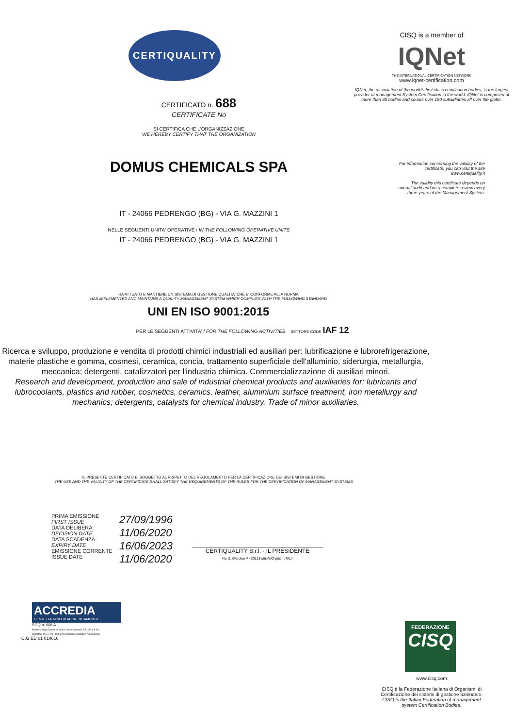CERTIQUALITY
CERTIFICATO n. 688
CERTIFICATE No
CISQ is a member of
IQNet
THE INTERNATIONAL CERTIFICATION NETWORK
www.iqnet-certification.com
IQNet, the association of the world's first class certification bodies, is the largest provider of management System Certification in the world. IQNet is composed of more than 30 bodies and counts over 150 subsidiaries all over the globe.
SI CERTIFICA CHE L'ORGANIZZAZIONE
WE HEREBY CERTIFY THAT THE ORGANIZATION
DOMUS CHEMICALS SPA
IT - 24066 PEDRENGO (BG) - VIA G. MAZZINI 1
NELLE SEGUENTI UNITA' OPERATIVE / IN THE FOLLOWING OPERATIVE UNITS
IT - 24066 PEDRENGO (BG) - VIA G. MAZZINI 1
For information concerning the validity of the certificate, you can visit the site www.certiquality.it
The validity this certificate depends on annual audit and on a complete review every three years of the Management System.
HA ATTUATO E MANTIENE UN SISTEMA DI GESTIONE QUALITA' CHE E' CONFORME ALLA NORMA
HAS IMPLEMENTED AND MAINTAINS A QUALITY MANAGEMENT SYSTEM WHICH COMPLIES WITH THE FOLLOWING STANDARD
UNI EN ISO 9001:2015
PER LE SEGUENTI ATTIVITA' / FOR THE FOLLOWING ACTIVITIES SETTORE CODE IAF 12
Ricerca e sviluppo, produzione e vendita di prodotti chimici industriali ed ausiliari per: lubrificazione e lubrorefrigerazione, materie plastiche e gomma, cosmesi, ceramica, concia, trattamento superficiale dell'alluminio, siderurgia, metallurgia, meccanica; detergenti, catalizzatori per l'industria chimica. Commercializzazione di ausiliari minori.
Research and development, production and sale of industrial chemical products and auxiliaries for: lubricants and lubrocoolants, plastics and rubber, cosmetics, ceramics, leather, aluminium surface treatment, iron metallurgy and mechanics; detergents, catalysts for chemical industry. Trade of minor auxiliaries.
IL PRESENTE CERTIFICATO E' SOGGETTO AL RISPETTO DEL REGOLAMENTO PER LA CERTIFICAZIONE DEI SISTEMI DI GESTIONE
THE USE AND THE VALIDITY OF THE CERTIFICATE SHALL SATISFY THE REQUIREMENTS OF THE RULES FOR THE CERTIFICATION OF MANAGEMENT SYSTEMS
PRIMA EMISSIONE
FIRST ISSUE
DATA DELIBERA
DECISION DATE
DATA SCADENZA
EXPIRY DATE
EMISSIONE CORRENTE
ISSUE DATE
27/09/1996
11/06/2020
16/06/2023
11/06/2020
CERTIQUALITY S.r.l. - IL PRESIDENTE
Via G. Giardino 4 - 20123 MILANO (MI) - ITALY
ACCREDIA
L'ENTE ITALIANO DI ACCREDITAMENTO
SGQ n. 008 A
Membro degli Accordi di Mutuo riconoscimento EA, IAF e ILAC.
Signatory of EA, IAF and ILAC Mutual Recognition Agreements.
C02 ED 01 010616
FEDERAZIONE
CISQ
www.cisq.com
CISQ è la Federazione Italiana di Organismi di Certificazione dei sistemi di gestione aziendale.
CISQ is the Italian Federation of management system Certification Bodies.